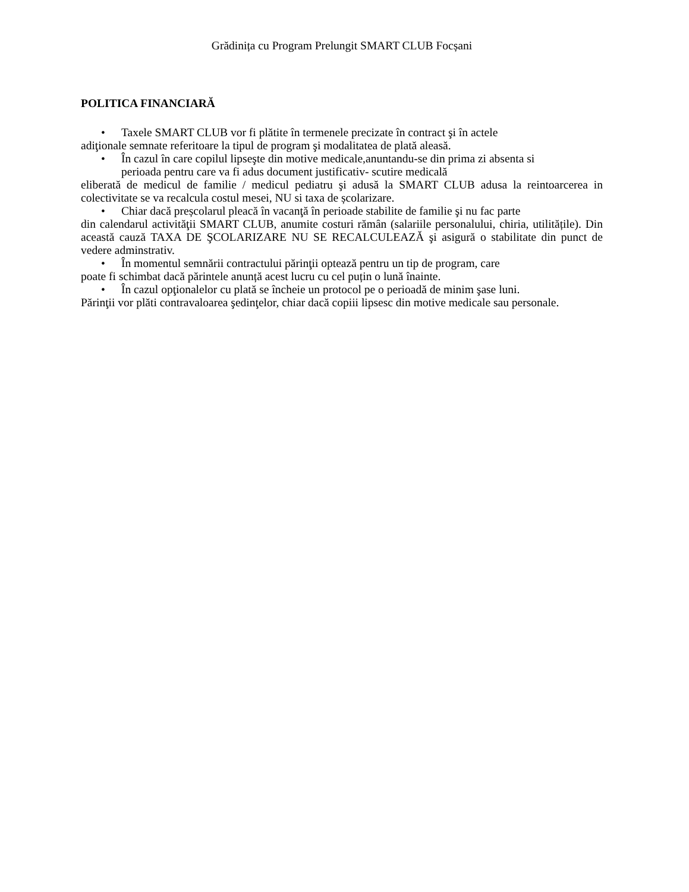Grădinița cu Program Prelungit SMART CLUB Focșani
POLITICA FINANCIARĂ
• Taxele SMART CLUB vor fi plătite în termenele precizate în contract şi în actele
adiţionale semnate referitoare la tipul de program şi modalitatea de plată aleasă.
• În cazul în care copilul lipseşte din motive medicale,anuntandu-se din prima zi absenta si
perioada pentru care va fi adus document justificativ- scutire medicală
eliberată de medicul de familie / medicul pediatru şi adusă la SMART CLUB adusa la reintoarcerea in colectivitate se va recalcula costul mesei, NU si taxa de școlarizare.
• Chiar dacă preșcolarul pleacă în vacanţă în perioade stabilite de familie şi nu fac parte
din calendarul activităţii SMART CLUB, anumite costuri rămân (salariile personalului, chiria, utilitățile). Din această cauză TAXA DE ŞCOLARIZARE NU SE RECALCULEAZĂ şi asigură o stabilitate din punct de vedere adminstrativ.
• În momentul semnării contractului părinţii optează pentru un tip de program, care
poate fi schimbat dacă părintele anunță acest lucru cu cel puțin o lună înainte.
• În cazul opţionalelor cu plată se încheie un protocol pe o perioadă de minim şase luni.
Părinţii vor plăti contravaloarea şedinţelor, chiar dacă copiii lipsesc din motive medicale sau personale.